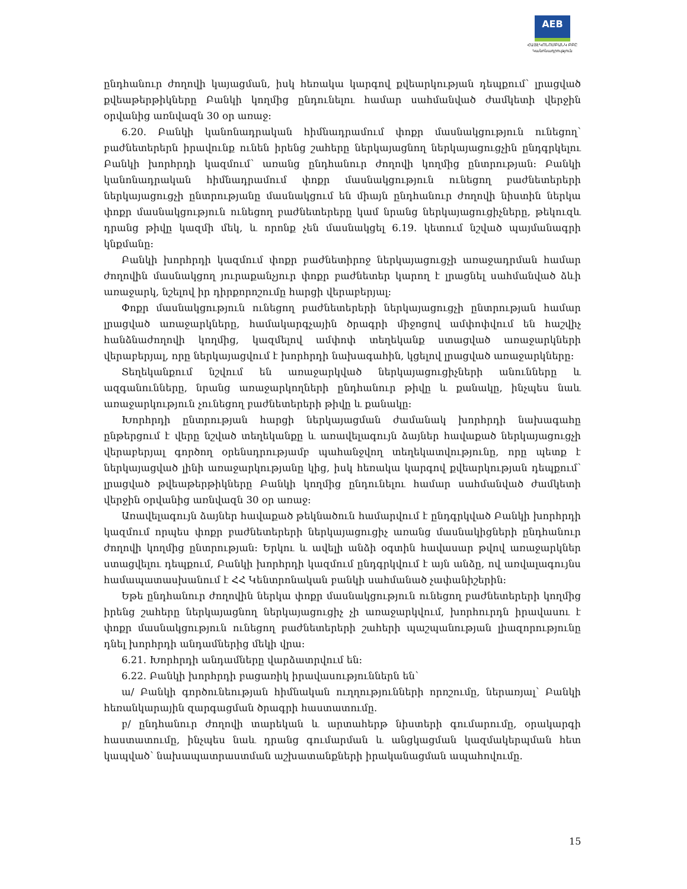AEB
ՀԱՅԷԿՈՆՈՄԲԱՆԿ ԲԲԸ
Կանոնադրություն
ընդհանուր ժողովի կայացման, իսկ հեռակա կարգով քվեարկության դեպքում՝ լրացված քվեաթերթիկները Բանկի կողմից ընդունելու համար սահմանված ժամկետի վերջին օրվանից առնվազն 30 օր առաջ:
6.20. Բանկի կանոնադրական հիմնադրամում փոքր մասնակցություն ունեցող՝ բաժնետերերն իրավունք ունեն իրենց շահերը ներկայացնող ներկայացուցչին ընդգրկելու Բանկի խորհրդի կազմում՝ առանց ընդհանուր ժողովի կողմից ընտրության: Բանկի կանոնադրական հիմնադրամում փոքր մասնակցություն ունեցող բաժնետերերի ներկայացուցչի ընտրությանը մասնակցում են միայն ընդհանուր ժողովի նիստին ներկա փոքր մասնակցություն ունեցող բաժնետերերը կամ նրանց ներկայացուցիչները, թեկուզև դրանց թիվը կազմի մեկ, և որոնք չեն մասնակցել 6.19. կետում նշված պայմանագրի կնքմանը:
Բանկի խորհրդի կազմում փոքր բաժնետիրոջ ներկայացուցչի առաջադրման համար ժողովին մասնակցող յուրաքանչյուր փոքր բաժնետեր կարող է լրացնել սահմանված ձևի առաջարկ, նշելով իր դիրքորոշումը հարցի վերաբերյալ:
Փոքր մասնակցություն ունեցող բաժնետերերի ներկայացուցչի ընտրության համար լրացված առաջարկները, համակարգչային ծրագրի միջոցով ամփոփվում են հաշվիչ հանձնաժողովի կողմից, կազմելով ամփոփ տեղեկանք ստացված առաջարկների վերաբերյալ, որը ներկայացվում է խորհրդի նախագահին, կցելով լրացված առաջարկները:
Տեղեկանքում նշվում են առաջարկված ներկայացուցիչների անունները և ազգանունները, նրանց առաջարկողների ընդհանուր թիվը և քանակը, ինչպես նաև առաջարկություն չունեցող բաժնետերերի թիվը և քանակը:
Խորհրդի ընտրության հարցի ներկայացման ժամանակ խորհրդի նախագահը ընթերցում է վերը նշված տեղեկանքը և առավելագույն ձայներ հավաքած ներկայացուցչի վերաբերյալ գործող օրենսդրությամբ պահանջվող տեղեկատվությունը, որը պետք է ներկայացված լինի առաջարկությանը կից, իսկ հեռակա կարգով քվեարկության դեպքում՝ լրացված թվեաթերթիկները Բանկի կողմից ընդունելու համար սահմանված ժամկետի վերջին օրվանից առնվազն 30 օր առաջ:
Առավելագույն ձայներ հավաքած թեկնածուն համարվում է ընդգրկված Բանկի խորհրդի կազմում որպես փոքր բաժնետերերի ներկայացուցիչ առանց մասնակիցների ընդհանուր ժողովի կողմից ընտրության: Երկու և ավելի անձի օգտին հավասար թվով առաջարկներ ստացվելու դեպքում, Բանկի խորհրդի կազմում ընդգրկվում է այն անձը, ով առվալագույնս համապատասխանում է ՀՀ Կենտրոնական բանկի սահմանած չափանիշերին:
Եթե ընդհանուր ժողովին ներկա փոքր մասնակցություն ունեցող բաժնետերերի կողմից իրենց շահերը ներկայացնող ներկայացուցիչ չի առաջարկվում, խորհուրդն իրավասու է փոքր մասնակցություն ունեցող բաժնետերերի շահերի պաշպանության լիազորությունը դնել խորհրդի անդամներից մեկի վրա:
6.21. Խորհրդի անդամները վարձատրվում են:
6.22. Բանկի խորհրդի բացառիկ իրավասություններն են՝
ա/ Բանկի գործունեության հիմնական ուղղությունների որոշումը, ներառյալ՝ Բանկի հեռանկարային զարգացման ծրագրի հաստատումը.
բ/ ընդհանուր ժողովի տարեկան և արտահերթ նիստերի գումարումը, օրակարգի հաստատումը, ինչպես նաև դրանց գումարման և անցկացման կազմակերպման հետ կապված՝ նախապատրաստման աշխատանքների իրականացման ապահովումը.
15